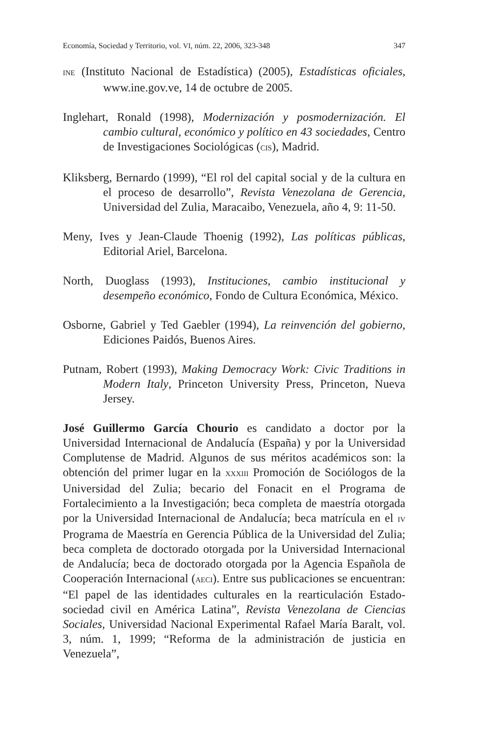Economía, Sociedad y Territorio, vol. VI, núm. 22, 2006, 323-348 347
INE (Instituto Nacional de Estadística) (2005), Estadísticas oficiales, www.ine.gov.ve, 14 de octubre de 2005.
Inglehart, Ronald (1998), Modernización y posmodernización. El cambio cultural, económico y político en 43 sociedades, Centro de Investigaciones Sociológicas (CIS), Madrid.
Kliksberg, Bernardo (1999), “El rol del capital social y de la cultura en el proceso de desarrollo”, Revista Venezolana de Gerencia, Universidad del Zulia, Maracaibo, Venezuela, año 4, 9: 11-50.
Meny, Ives y Jean-Claude Thoenig (1992), Las políticas públicas, Editorial Ariel, Barcelona.
North, Duoglass (1993), Instituciones, cambio institucional y desempeño económico, Fondo de Cultura Económica, México.
Osborne, Gabriel y Ted Gaebler (1994), La reinvención del gobierno, Ediciones Paidós, Buenos Aires.
Putnam, Robert (1993), Making Democracy Work: Civic Traditions in Modern Italy, Princeton University Press, Princeton, Nueva Jersey.
José Guillermo García Chourio es candidato a doctor por la Universidad Internacional de Andalucía (España) y por la Universidad Complutense de Madrid. Algunos de sus méritos académicos son: la obtención del primer lugar en la XXXIII Promoción de Sociólogos de la Universidad del Zulia; becario del Fonacit en el Programa de Fortalecimiento a la Investigación; beca completa de maestría otorgada por la Universidad Internacional de Andalucía; beca matrícula en el IV Programa de Maestría en Gerencia Pública de la Universidad del Zulia; beca completa de doctorado otorgada por la Universidad Internacional de Andalucía; beca de doctorado otorgada por la Agencia Española de Cooperación Internacional (AECI). Entre sus publicaciones se encuentran: “El papel de las identidades culturales en la rearticulación Estado-sociedad civil en América Latina”, Revista Venezolana de Ciencias Sociales, Universidad Nacional Experimental Rafael María Baralt, vol. 3, núm. 1, 1999; “Reforma de la administración de justicia en Venezuela”,